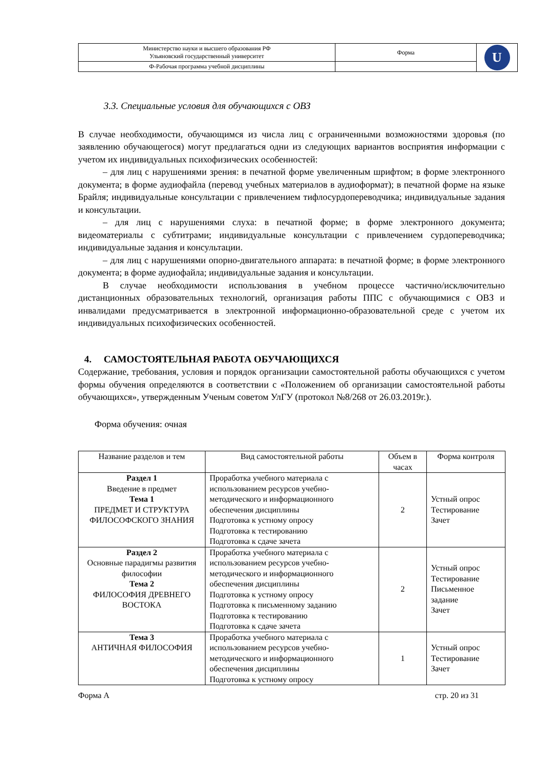| Министерство науки и высшего образования РФ Ульяновский государственный университет | Форма | U |
| Ф-Рабочая программа учебной дисциплины | | |
3.3. Специальные условия для обучающихся с ОВЗ
В случае необходимости, обучающимся из числа лиц с ограниченными возможностями здоровья (по заявлению обучающегося) могут предлагаться одни из следующих вариантов восприятия информации с учетом их индивидуальных психофизических особенностей:
– для лиц с нарушениями зрения: в печатной форме увеличенным шрифтом; в форме электронного документа; в форме аудиофайла (перевод учебных материалов в аудиоформат); в печатной форме на языке Брайля; индивидуальные консультации с привлечением тифлосурдопереводчика; индивидуальные задания и консультации.
– для лиц с нарушениями слуха: в печатной форме; в форме электронного документа; видеоматериалы с субтитрами; индивидуальные консультации с привлечением сурдопереводчика; индивидуальные задания и консультации.
– для лиц с нарушениями опорно-двигательного аппарата: в печатной форме; в форме электронного документа; в форме аудиофайла; индивидуальные задания и консультации.
В случае необходимости использования в учебном процессе частично/исключительно дистанционных образовательных технологий, организация работы ППС с обучающимися с ОВЗ и инвалидами предусматривается в электронной информационно-образовательной среде с учетом их индивидуальных психофизических особенностей.
4. САМОСТОЯТЕЛЬНАЯ РАБОТА ОБУЧАЮЩИХСЯ
Содержание, требования, условия и порядок организации самостоятельной работы обучающихся с учетом формы обучения определяются в соответствии с «Положением об организации самостоятельной работы обучающихся», утвержденным Ученым советом УлГУ (протокол №8/268 от 26.03.2019г.).
Форма обучения: очная
| Название разделов и тем | Вид самостоятельной работы | Объем в часах | Форма контроля |
| --- | --- | --- | --- |
| Раздел 1 Введение в предмет Тема 1 ПРЕДМЕТ И СТРУКТУРА ФИЛОСОФСКОГО ЗНАНИЯ | Проработка учебного материала с использованием ресурсов учебно-методического и информационного обеспечения дисциплины Подготовка к устному опросу Подготовка к тестированию Подготовка к сдаче зачета | 2 | Устный опрос Тестирование Зачет |
| Раздел 2 Основные парадигмы развития философии Тема 2 ФИЛОСОФИЯ ДРЕВНЕГО ВОСТОКА | Проработка учебного материала с использованием ресурсов учебно-методического и информационного обеспечения дисциплины Подготовка к устному опросу Подготовка к письменному заданию Подготовка к тестированию Подготовка к сдаче зачета | 2 | Устный опрос Тестирование Письменное задание Зачет |
| Тема 3 АНТИЧНАЯ ФИЛОСОФИЯ | Проработка учебного материала с использованием ресурсов учебно-методического и информационного обеспечения дисциплины Подготовка к устному опросу | 1 | Устный опрос Тестирование Зачет |
Форма А стр. 20 из 31